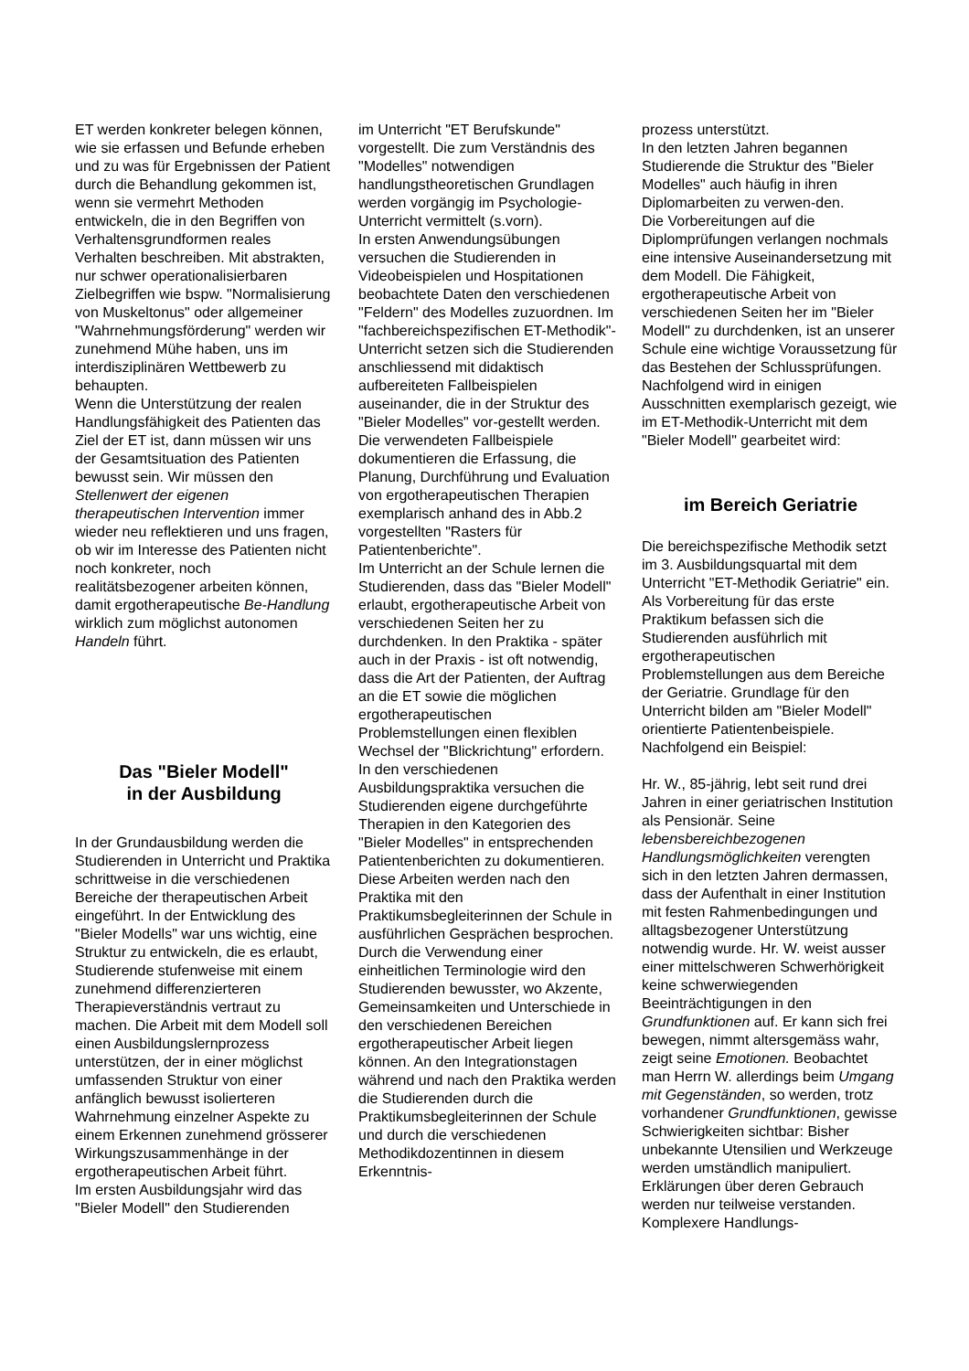ET werden konkreter belegen können, wie sie erfassen und Befunde erheben und zu was für Ergebnissen der Patient durch die Behandlung gekommen ist, wenn sie vermehrt Methoden entwickeln, die in den Begriffen von Verhaltensgrundformen reales Verhalten beschreiben. Mit abstrakten, nur schwer operationalisierbaren Zielbegriffen wie bspw. "Normalisierung von Muskeltonus" oder allgemeiner "Wahrnehmungsförderung" werden wir zunehmend Mühe haben, uns im interdisziplinären Wettbewerb zu behaupten.
Wenn die Unterstützung der realen Handlungsfähigkeit des Patienten das Ziel der ET ist, dann müssen wir uns der Gesamtsituation des Patienten bewusst sein. Wir müssen den Stellenwert der eigenen therapeutischen Intervention immer wieder neu reflektieren und uns fragen, ob wir im Interesse des Patienten nicht noch konkreter, noch realitätsbezogener arbeiten können, damit ergotherapeutische Be-Handlung wirklich zum möglichst autonomen Handeln führt.
Das "Bieler Modell"
in der Ausbildung
In der Grundausbildung werden die Studierenden in Unterricht und Praktika schrittweise in die verschiedenen Bereiche der therapeutischen Arbeit eingeführt. In der Entwicklung des "Bieler Modells" war uns wichtig, eine Struktur zu entwickeln, die es erlaubt, Studierende stufenweise mit einem zunehmend differenzierteren Therapieverständnis vertraut zu machen. Die Arbeit mit dem Modell soll einen Ausbildungslernprozess unterstützen, der in einer möglichst umfassenden Struktur von einer anfänglich bewusst isolierteren Wahrnehmung einzelner Aspekte zu einem Erkennen zunehmend grösserer Wirkungszusammenhänge in der ergotherapeutischen Arbeit führt.
Im ersten Ausbildungsjahr wird das "Bieler Modell" den Studierenden
im Unterricht "ET Berufskunde" vorgestellt. Die zum Verständnis des "Modelles" notwendigen handlungstheoretischen Grundlagen werden vorgängig im Psychologie-Unterricht vermittelt (s.vorn).
In ersten Anwendungsübungen versuchen die Studierenden in Videobeispielen und Hospitationen beobachtete Daten den verschiedenen "Feldern" des Modelles zuzuordnen. Im "fachbereichspezifischen ET-Methodik"-Unterricht setzen sich die Studierenden anschliessend mit didaktisch aufbereiteten Fallbeispielen auseinander, die in der Struktur des "Bieler Modelles" vor-gestellt werden. Die verwendeten Fallbeispiele dokumentieren die Erfassung, die Planung, Durchführung und Evaluation von ergotherapeutischen Therapien exemplarisch anhand des in Abb.2 vorgestellten "Rasters für Patientenberichte".
Im Unterricht an der Schule lernen die Studierenden, dass das "Bieler Modell" erlaubt, ergotherapeutische Arbeit von verschiedenen Seiten her zu durchdenken. In den Praktika - später auch in der Praxis - ist oft notwendig, dass die Art der Patienten, der Auftrag an die ET sowie die möglichen ergotherapeutischen Problemstellungen einen flexiblen Wechsel der "Blickrichtung" erfordern.
In den verschiedenen Ausbildungspraktika versuchen die Studierenden eigene durchgeführte Therapien in den Kategorien des "Bieler Modelles" in entsprechenden Patientenberichten zu dokumentieren. Diese Arbeiten werden nach den Praktika mit den Praktikumsbegleiterinnen der Schule in ausführlichen Gesprächen besprochen.
Durch die Verwendung einer einheitlichen Terminologie wird den Studierenden bewusster, wo Akzente, Gemeinsamkeiten und Unterschiede in den verschiedenen Bereichen ergotherapeutischer Arbeit liegen können. An den Integrationstagen während und nach den Praktika werden die Studierenden durch die Praktikumsbegleiterinnen der Schule und durch die verschiedenen Methodikdozentinnen in diesem Erkenntnis-
prozess unterstützt.
In den letzten Jahren begannen Studierende die Struktur des "Bieler Modelles" auch häufig in ihren Diplomarbeiten zu verwen-den.
Die Vorbereitungen auf die Diplomprüfungen verlangen nochmals eine intensive Auseinandersetzung mit dem Modell. Die Fähigkeit, ergotherapeutische Arbeit von verschiedenen Seiten her im "Bieler Modell" zu durchdenken, ist an unserer Schule eine wichtige Voraussetzung für das Bestehen der Schlussprüfungen.
Nachfolgend wird in einigen Ausschnitten exemplarisch gezeigt, wie im ET-Methodik-Unterricht mit dem "Bieler Modell" gearbeitet wird:
im Bereich Geriatrie
Die bereichspezifische Methodik setzt im 3. Ausbildungsquartal mit dem Unterricht "ET-Methodik Geriatrie" ein. Als Vorbereitung für das erste Praktikum befassen sich die Studierenden ausführlich mit ergotherapeutischen Problemstellungen aus dem Bereiche der Geriatrie. Grundlage für den Unterricht bilden am "Bieler Modell" orientierte Patientenbeispiele. Nachfolgend ein Beispiel:
Hr. W., 85-jährig, lebt seit rund drei Jahren in einer geriatrischen Institution als Pensionär. Seine lebensbereichbezogenen Handlungsmöglichkeiten verengten sich in den letzten Jahren dermassen, dass der Aufenthalt in einer Institution mit festen Rahmenbedingungen und alltagsbezogener Unterstützung notwendig wurde. Hr. W. weist ausser einer mittelschweren Schwerhörigkeit keine schwerwiegenden Beeinträchtigungen in den Grundfunktionen auf. Er kann sich frei bewegen, nimmt altersgemäss wahr, zeigt seine Emotionen. Beobachtet man Herrn W. allerdings beim Umgang mit Gegenständen, so werden, trotz vorhandener Grundfunktionen, gewisse Schwierigkeiten sichtbar: Bisher unbekannte Utensilien und Werkzeuge werden umständlich manipuliert. Erklärungen über deren Gebrauch werden nur teilweise verstanden. Komplexere Handlungs-